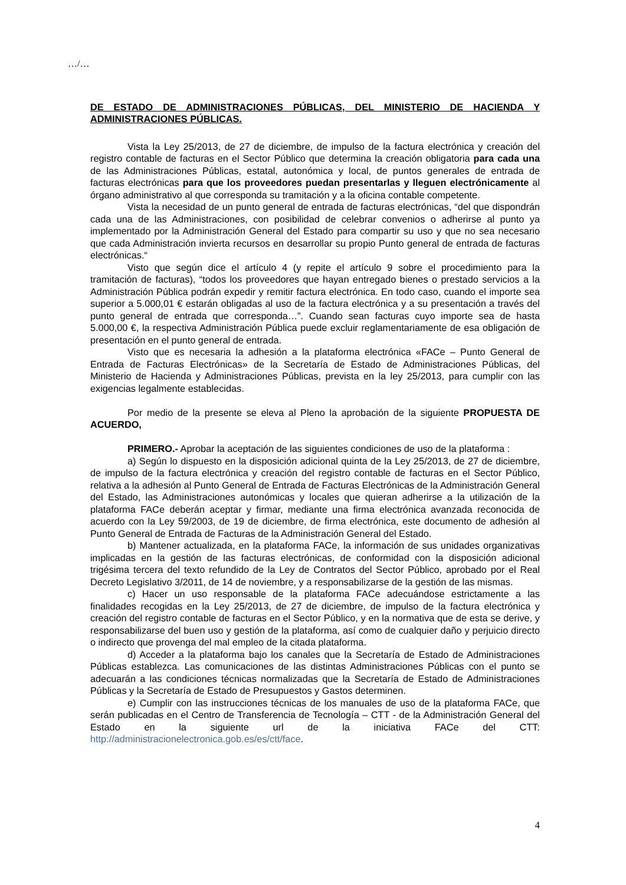…/…
DE ESTADO DE ADMINISTRACIONES PÚBLICAS, DEL MINISTERIO DE HACIENDA Y ADMINISTRACIONES PÚBLICAS.
Vista la Ley 25/2013, de 27 de diciembre, de impulso de la factura electrónica y creación del registro contable de facturas en el Sector Público que determina la creación obligatoria para cada una de las Administraciones Públicas, estatal, autonómica y local, de puntos generales de entrada de facturas electrónicas para que los proveedores puedan presentarlas y lleguen electrónicamente al órgano administrativo al que corresponda su tramitación y a la oficina contable competente.
Vista la necesidad de un punto general de entrada de facturas electrónicas, “del que dispondrán cada una de las Administraciones, con posibilidad de celebrar convenios o adherirse al punto ya implementado por la Administración General del Estado para compartir su uso y que no sea necesario que cada Administración invierta recursos en desarrollar su propio Punto general de entrada de facturas electrónicas.“
Visto que según dice el artículo 4 (y repite el artículo 9 sobre el procedimiento para la tramitación de facturas), “todos los proveedores que hayan entregado bienes o prestado servicios a la Administración Pública podrán expedir y remitir factura electrónica. En todo caso, cuando el importe sea superior a 5.000,01 € estarán obligadas al uso de la factura electrónica y a su presentación a través del punto general de entrada que corresponda…”. Cuando sean facturas cuyo importe sea de hasta 5.000,00 €, la respectiva Administración Pública puede excluir reglamentariamente de esa obligación de presentación en el punto general de entrada.
Visto que es necesaria la adhesión a la plataforma electrónica «FACe – Punto General de Entrada de Facturas Electrónicas» de la Secretaría de Estado de Administraciones Públicas, del Ministerio de Hacienda y Administraciones Públicas, prevista en la ley 25/2013, para cumplir con las exigencias legalmente establecidas.
Por medio de la presente se eleva al Pleno la aprobación de la siguiente PROPUESTA DE ACUERDO,
PRIMERO.- Aprobar la aceptación de las siguientes condiciones de uso de la plataforma :
a) Según lo dispuesto en la disposición adicional quinta de la Ley 25/2013, de 27 de diciembre, de impulso de la factura electrónica y creación del registro contable de facturas en el Sector Público, relativa a la adhesión al Punto General de Entrada de Facturas Electrónicas de la Administración General del Estado, las Administraciones autonómicas y locales que quieran adherirse a la utilización de la plataforma FACe deberán aceptar y firmar, mediante una firma electrónica avanzada reconocida de acuerdo con la Ley 59/2003, de 19 de diciembre, de firma electrónica, este documento de adhesión al Punto General de Entrada de Facturas de la Administración General del Estado.
b) Mantener actualizada, en la plataforma FACe, la información de sus unidades organizativas implicadas en la gestión de las facturas electrónicas, de conformidad con la disposición adicional trigésima tercera del texto refundido de la Ley de Contratos del Sector Público, aprobado por el Real Decreto Legislativo 3/2011, de 14 de noviembre, y a responsabilizarse de la gestión de las mismas.
c) Hacer un uso responsable de la plataforma FACe adecuándose estrictamente a las finalidades recogidas en la Ley 25/2013, de 27 de diciembre, de impulso de la factura electrónica y creación del registro contable de facturas en el Sector Público, y en la normativa que de esta se derive, y responsabilizarse del buen uso y gestión de la plataforma, así como de cualquier daño y perjuicio directo o indirecto que provenga del mal empleo de la citada plataforma.
d) Acceder a la plataforma bajo los canales que la Secretaría de Estado de Administraciones Públicas establezca. Las comunicaciones de las distintas Administraciones Públicas con el punto se adecuarán a las condiciones técnicas normalizadas que la Secretaría de Estado de Administraciones Públicas y la Secretaría de Estado de Presupuestos y Gastos determinen.
e) Cumplir con las instrucciones técnicas de los manuales de uso de la plataforma FACe, que serán publicadas en el Centro de Transferencia de Tecnología – CTT - de la Administración General del Estado en la siguiente url de la iniciativa FACe del CTT: http://administracionelectronica.gob.es/es/ctt/face.
4